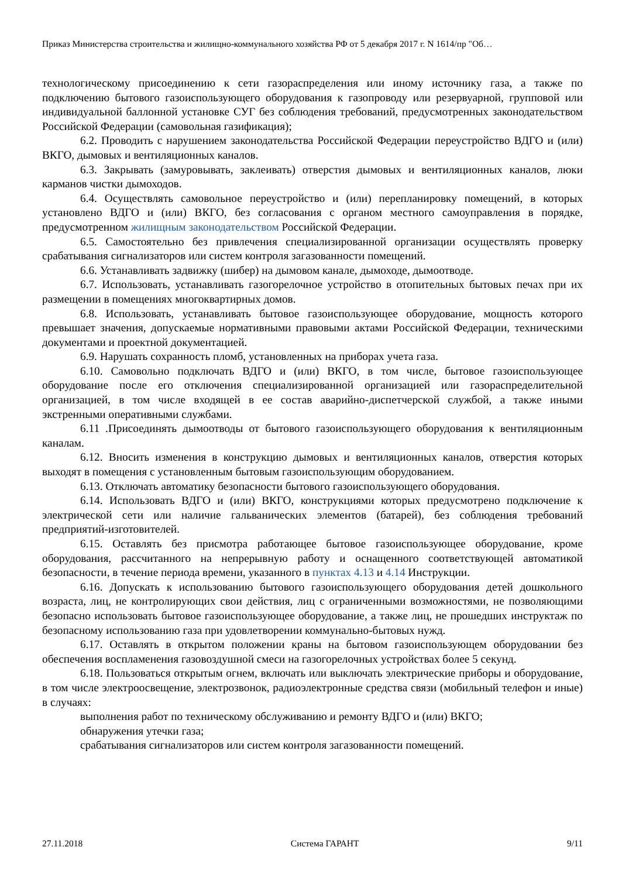Приказ Министерства строительства и жилищно-коммунального хозяйства РФ от 5 декабря 2017 г. N 1614/пр "Об…
технологическому присоединению к сети газораспределения или иному источнику газа, а также по подключению бытового газоиспользующего оборудования к газопроводу или резервуарной, групповой или индивидуальной баллонной установке СУГ без соблюдения требований, предусмотренных законодательством Российской Федерации (самовольная газификация);
6.2. Проводить с нарушением законодательства Российской Федерации переустройство ВДГО и (или) ВКГО, дымовых и вентиляционных каналов.
6.3. Закрывать (замуровывать, заклеивать) отверстия дымовых и вентиляционных каналов, люки карманов чистки дымоходов.
6.4. Осуществлять самовольное переустройство и (или) перепланировку помещений, в которых установлено ВДГО и (или) ВКГО, без согласования с органом местного самоуправления в порядке, предусмотренном жилищным законодательством Российской Федерации.
6.5. Самостоятельно без привлечения специализированной организации осуществлять проверку срабатывания сигнализаторов или систем контроля загазованности помещений.
6.6. Устанавливать задвижку (шибер) на дымовом канале, дымоходе, дымоотводе.
6.7. Использовать, устанавливать газогорелочное устройство в отопительных бытовых печах при их размещении в помещениях многоквартирных домов.
6.8. Использовать, устанавливать бытовое газоиспользующее оборудование, мощность которого превышает значения, допускаемые нормативными правовыми актами Российской Федерации, техническими документами и проектной документацией.
6.9. Нарушать сохранность пломб, установленных на приборах учета газа.
6.10. Самовольно подключать ВДГО и (или) ВКГО, в том числе, бытовое газоиспользующее оборудование после его отключения специализированной организацией или газораспределительной организацией, в том числе входящей в ее состав аварийно-диспетчерской службой, а также иными экстренными оперативными службами.
6.11 .Присоединять дымоотводы от бытового газоиспользующего оборудования к вентиляционным каналам.
6.12. Вносить изменения в конструкцию дымовых и вентиляционных каналов, отверстия которых выходят в помещения с установленным бытовым газоиспользующим оборудованием.
6.13. Отключать автоматику безопасности бытового газоиспользующего оборудования.
6.14. Использовать ВДГО и (или) ВКГО, конструкциями которых предусмотрено подключение к электрической сети или наличие гальванических элементов (батарей), без соблюдения требований предприятий-изготовителей.
6.15. Оставлять без присмотра работающее бытовое газоиспользующее оборудование, кроме оборудования, рассчитанного на непрерывную работу и оснащенного соответствующей автоматикой безопасности, в течение периода времени, указанного в пунктах 4.13 и 4.14 Инструкции.
6.16. Допускать к использованию бытового газоиспользующего оборудования детей дошкольного возраста, лиц, не контролирующих свои действия, лиц с ограниченными возможностями, не позволяющими безопасно использовать бытовое газоиспользующее оборудование, а также лиц, не прошедших инструктаж по безопасному использованию газа при удовлетворении коммунально-бытовых нужд.
6.17. Оставлять в открытом положении краны на бытовом газоиспользующем оборудовании без обеспечения воспламенения газовоздушной смеси на газогорелочных устройствах более 5 секунд.
6.18. Пользоваться открытым огнем, включать или выключать электрические приборы и оборудование, в том числе электроосвещение, электрозвонок, радиоэлектронные средства связи (мобильный телефон и иные) в случаях:
выполнения работ по техническому обслуживанию и ремонту ВДГО и (или) ВКГО;
обнаружения утечки газа;
срабатывания сигнализаторов или систем контроля загазованности помещений.
27.11.2018 Система ГАРАНТ 9/11